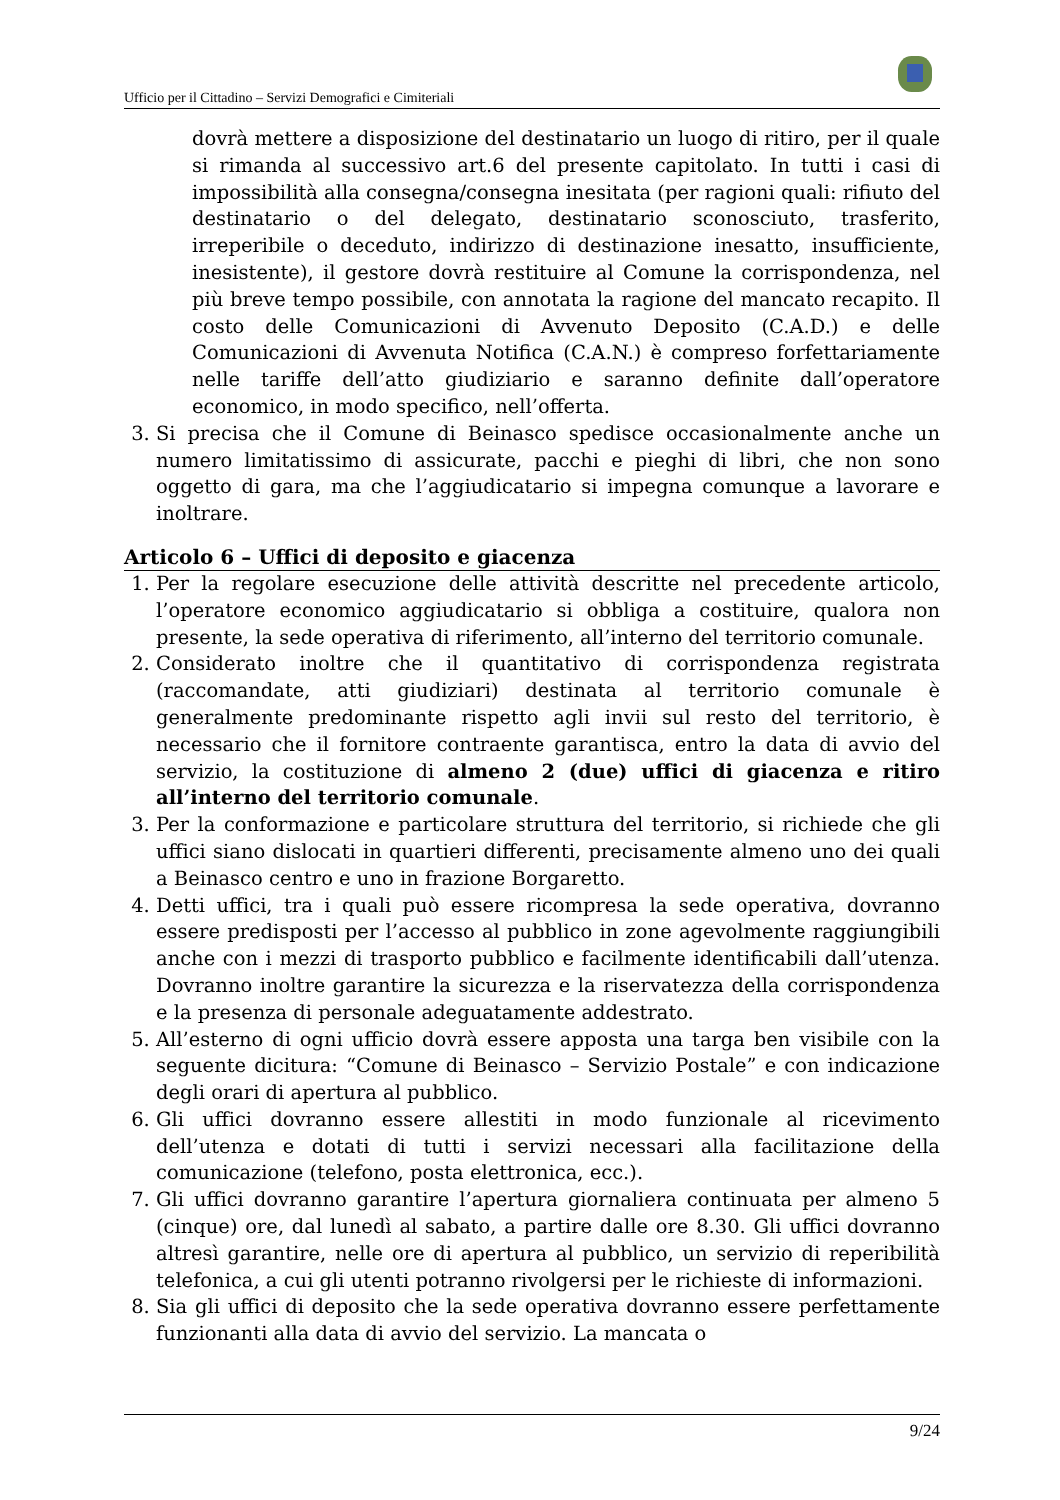Ufficio per il Cittadino – Servizi Demografici e Cimiteriali
dovrà mettere a disposizione del destinatario un luogo di ritiro, per il quale si rimanda al successivo art.6 del presente capitolato. In tutti i casi di impossibilità alla consegna/consegna inesitata (per ragioni quali: rifiuto del destinatario o del delegato, destinatario sconosciuto, trasferito, irreperibile o deceduto, indirizzo di destinazione inesatto, insufficiente, inesistente), il gestore dovrà restituire al Comune la corrispondenza, nel più breve tempo possibile, con annotata la ragione del mancato recapito. Il costo delle Comunicazioni di Avvenuto Deposito (C.A.D.) e delle Comunicazioni di Avvenuta Notifica (C.A.N.) è compreso forfettariamente nelle tariffe dell’atto giudiziario e saranno definite dall’operatore economico, in modo specifico, nell’offerta.
3. Si precisa che il Comune di Beinasco spedisce occasionalmente anche un numero limitatissimo di assicurate, pacchi e pieghi di libri, che non sono oggetto di gara, ma che l’aggiudicatario si impegna comunque a lavorare e inoltrare.
Articolo 6 – Uffici di deposito e giacenza
1. Per la regolare esecuzione delle attività descritte nel precedente articolo, l’operatore economico aggiudicatario si obbliga a costituire, qualora non presente, la sede operativa di riferimento, all’interno del territorio comunale.
2. Considerato inoltre che il quantitativo di corrispondenza registrata (raccomandate, atti giudiziari) destinata al territorio comunale è generalmente predominante rispetto agli invii sul resto del territorio, è necessario che il fornitore contraente garantisca, entro la data di avvio del servizio, la costituzione di almeno 2 (due) uffici di giacenza e ritiro all’interno del territorio comunale.
3. Per la conformazione e particolare struttura del territorio, si richiede che gli uffici siano dislocati in quartieri differenti, precisamente almeno uno dei quali a Beinasco centro e uno in frazione Borgaretto.
4. Detti uffici, tra i quali può essere ricompresa la sede operativa, dovranno essere predisposti per l’accesso al pubblico in zone agevolmente raggiungibili anche con i mezzi di trasporto pubblico e facilmente identificabili dall’utenza. Dovranno inoltre garantire la sicurezza e la riservatezza della corrispondenza e la presenza di personale adeguatamente addestrato.
5. All’esterno di ogni ufficio dovrà essere apposta una targa ben visibile con la seguente dicitura: “Comune di Beinasco – Servizio Postale” e con indicazione degli orari di apertura al pubblico.
6. Gli uffici dovranno essere allestiti in modo funzionale al ricevimento dell’utenza e dotati di tutti i servizi necessari alla facilitazione della comunicazione (telefono, posta elettronica, ecc.).
7. Gli uffici dovranno garantire l’apertura giornaliera continuata per almeno 5 (cinque) ore, dal lunedì al sabato, a partire dalle ore 8.30. Gli uffici dovranno altresì garantire, nelle ore di apertura al pubblico, un servizio di reperibilità telefonica, a cui gli utenti potranno rivolgersi per le richieste di informazioni.
8. Sia gli uffici di deposito che la sede operativa dovranno essere perfettamente funzionanti alla data di avvio del servizio. La mancata o
9/24